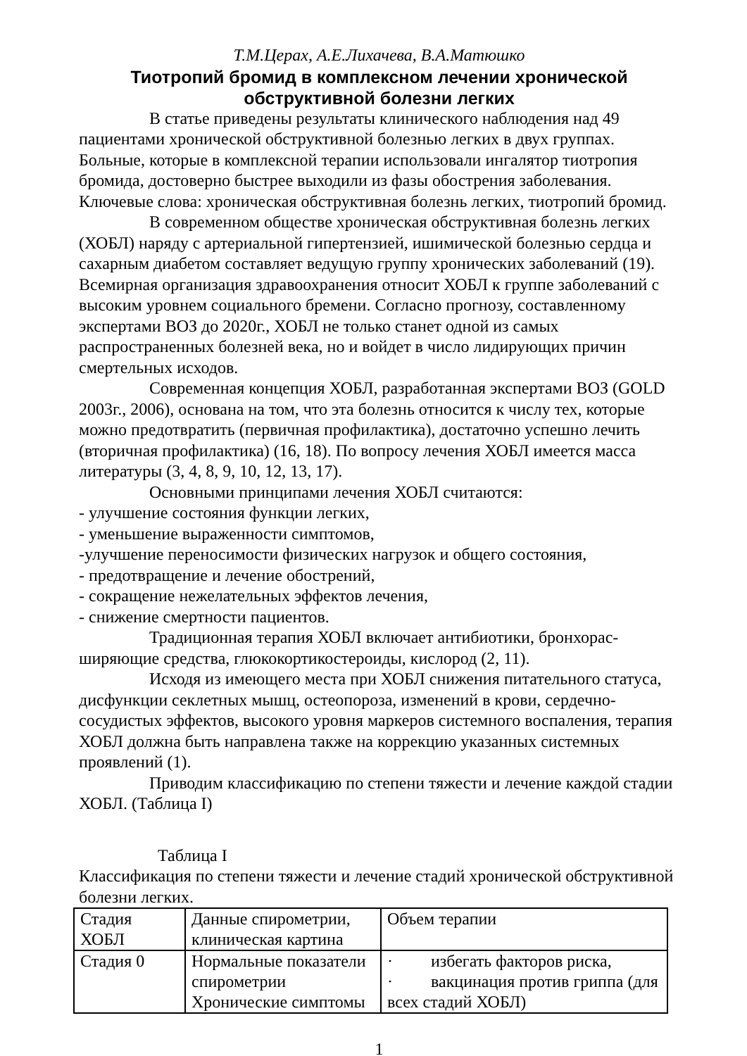Т.М.Церах, А.Е.Лихачева, В.А.Матюшко
Тиотропий бромид в комплексном лечении хронической обструктивной болезни легких
В статье приведены результаты клинического наблюдения над 49 пациентами хронической обструктивной болезнью легких в двух группах. Больные, которые в комплексной терапии использовали ингалятор тиотропия бромида, достоверно быстрее выходили из фазы обострения заболевания.
Ключевые слова: хроническая обструктивная болезнь легких, тиотропий бромид.
В современном обществе хроническая обструктивная болезнь легких (ХОБЛ) наряду с артериальной гипертензией, ишимической болезнью сердца и сахарным диабетом составляет ведущую группу хронических заболеваний (19). Всемирная организация здравоохранения относит ХОБЛ к группе заболеваний с высоким уровнем социального бремени. Согласно прогнозу, составленному экспертами ВОЗ до 2020г., ХОБЛ не только станет одной из самых распространенных болезней века, но и войдет в число лидирующих причин смертельных исходов.
Современная концепция ХОБЛ, разработанная экспертами ВОЗ (GOLD 2003г., 2006), основана на том, что эта болезнь относится к числу тех, которые можно предотвратить (первичная профилактика), достаточно успешно лечить (вторичная профилактика) (16, 18). По вопросу лечения ХОБЛ имеется масса литературы (3, 4, 8, 9, 10, 12, 13, 17).
Основными принципами лечения ХОБЛ считаются:
- улучшение состояния функции легких,
- уменьшение выраженности симптомов,
-улучшение переносимости физических нагрузок и общего состояния,
- предотвращение и лечение обострений,
- сокращение нежелательных эффектов лечения,
- снижение смертности пациентов.
Традиционная терапия ХОБЛ включает антибиотики, бронхорас-ширяющие средства, глюкокортикостероиды, кислород (2, 11).
Исходя из имеющего места при ХОБЛ снижения питательного статуса, дисфункции секлетных мышц, остеопороза, изменений в крови, сердечно-сосудистых эффектов, высокого уровня маркеров системного воспаления, терапия ХОБЛ должна быть направлена также на коррекцию указанных системных проявлений (1).
Приводим классификацию по степени тяжести и лечение каждой стадии ХОБЛ. (Таблица I)
Таблица I
Классификация по степени тяжести и лечение стадий хронической обструктивной болезни легких.
| Стадия ХОБЛ | Данные спирометрии, клиническая картина | Объем терапии |
| Стадия 0 | Нормальные показатели спирометрии Хронические симптомы | · избегать факторов риска, · вакцинация против гриппа (для всех стадий ХОБЛ) |
1